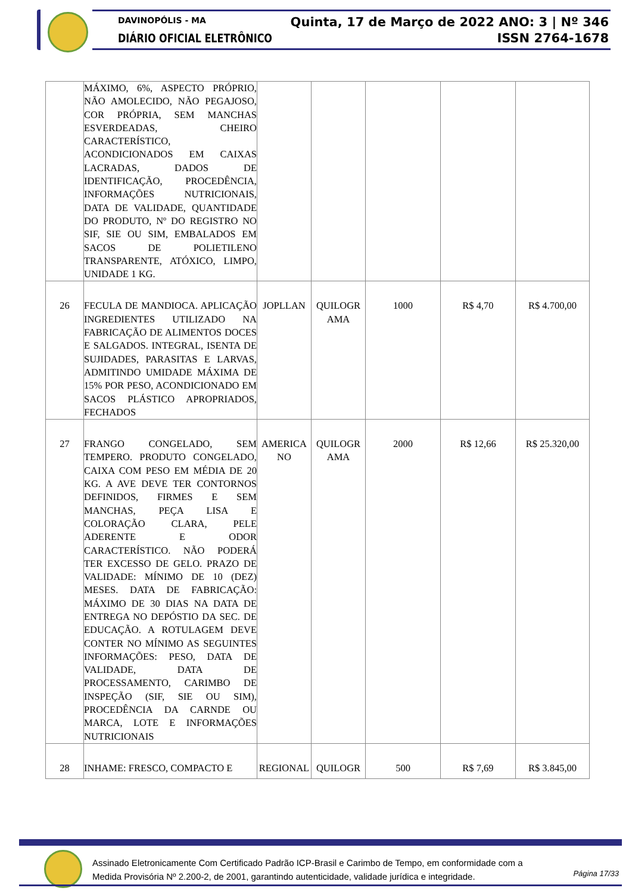DAVINOPÓLIS - MA
DIÁRIO OFICIAL ELETRÔNICO
Quinta, 17 de Março de 2022 ANO: 3 | Nº 346
ISSN 2764-1678
| | MÁXIMO, 6%, ASPECTO PRÓPRIO, NÃO AMOLECIDO, NÃO PEGAJOSO, COR PRÓPRIA, SEM MANCHAS ESVERDEADAS, CHEIRO CARACTERÍSTICO, ACONDICIONADOS EM CAIXAS LACRADAS, DADOS DE IDENTIFICAÇÃO, PROCEDÊNCIA, INFORMAÇÕES NUTRICIONAIS, DATA DE VALIDADE, QUANTIDADE DO PRODUTO, Nº DO REGISTRO NO SIF, SIE OU SIM, EMBALADOS EM SACOS DE POLIETILENO TRANSPARENTE, ATÓXICO, LIMPO, UNIDADE 1 KG. | | | | | |
| 26 | FECULA DE MANDIOCA. APLICAÇÃO INGREDIENTES UTILIZADO NA FABRICAÇÃO DE ALIMENTOS DOCES E SALGADOS. INTEGRAL, ISENTA DE SUJIDADES, PARASITAS E LARVAS, ADMITINDO UMIDADE MÁXIMA DE 15% POR PESO, ACONDICIONADO EM SACOS PLÁSTICO APROPRIADOS, FECHADOS | JOPLLAN | QUILOGR AMA | 1000 | R$ 4,70 | R$ 4.700,00 |
| 27 | FRANGO CONGELADO, SEM TEMPERO. PRODUTO CONGELADO, CAIXA COM PESO EM MÉDIA DE 20 KG. A AVE DEVE TER CONTORNOS DEFINIDOS, FIRMES E SEM MANCHAS, PEÇA LISA E COLORAÇÃO CLARA, PELE ADERENTE E ODOR CARACTERÍSTICO. NÃO PODERÁ TER EXCESSO DE GELO. PRAZO DE VALIDADE: MÍNIMO DE 10 (DEZ) MESES. DATA DE FABRICAÇÃO: MÁXIMO DE 30 DIAS NA DATA DE ENTREGA NO DEPÓSTIO DA SEC. DE EDUCAÇÃO. A ROTULAGEM DEVE CONTER NO MÍNIMO AS SEGUINTES INFORMAÇÕES: PESO, DATA DE VALIDADE, DATA DE PROCESSAMENTO, CARIMBO DE INSPEÇÃO (SIF, SIE OU SIM), PROCEDÊNCIA DA CARNDE OU MARCA, LOTE E INFORMAÇÕES NUTRICIONAIS | AMERICA NO | QUILOGR AMA | 2000 | R$ 12,66 | R$ 25.320,00 |
| 28 | INHAME: FRESCO, COMPACTO E | REGIONAL | QUILOGR | 500 | R$ 7,69 | R$ 3.845,00 |
Assinado Eletronicamente Com Certificado Padrão ICP-Brasil e Carimbo de Tempo, em conformidade com a
Medida Provisória Nº 2.200-2, de 2001, garantindo autenticidade, validade jurídica e integridade.
Página 17/33